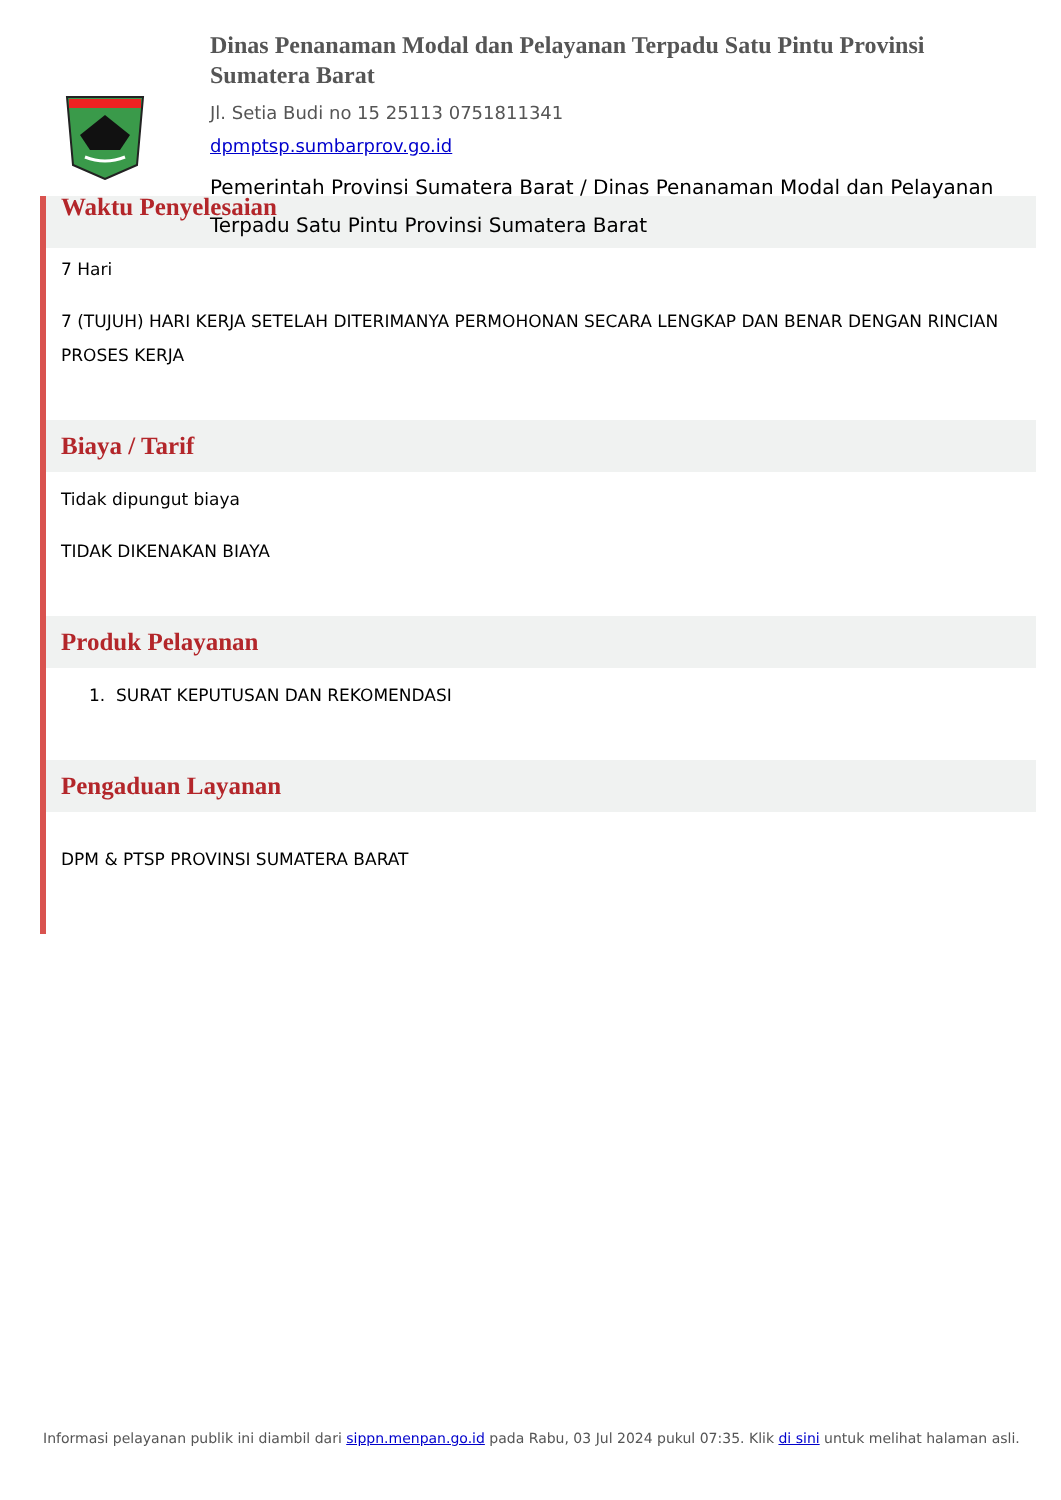Dinas Penanaman Modal dan Pelayanan Terpadu Satu Pintu Provinsi Sumatera Barat
Jl. Setia Budi no 15 25113 0751811341
dpmptsp.sumbarprov.go.id
Pemerintah Provinsi Sumatera Barat / Dinas Penanaman Modal dan Pelayanan Terpadu Satu Pintu Provinsi Sumatera Barat
Waktu Penyelesaian
7 Hari
7 (TUJUH) HARI KERJA SETELAH DITERIMANYA PERMOHONAN SECARA LENGKAP DAN BENAR DENGAN RINCIAN PROSES KERJA
Biaya / Tarif
Tidak dipungut biaya
TIDAK DIKENAKAN BIAYA
Produk Pelayanan
1. SURAT KEPUTUSAN DAN REKOMENDASI
Pengaduan Layanan
DPM & PTSP PROVINSI SUMATERA BARAT
Informasi pelayanan publik ini diambil dari sippn.menpan.go.id pada Rabu, 03 Jul 2024 pukul 07:35. Klik di sini untuk melihat halaman asli.